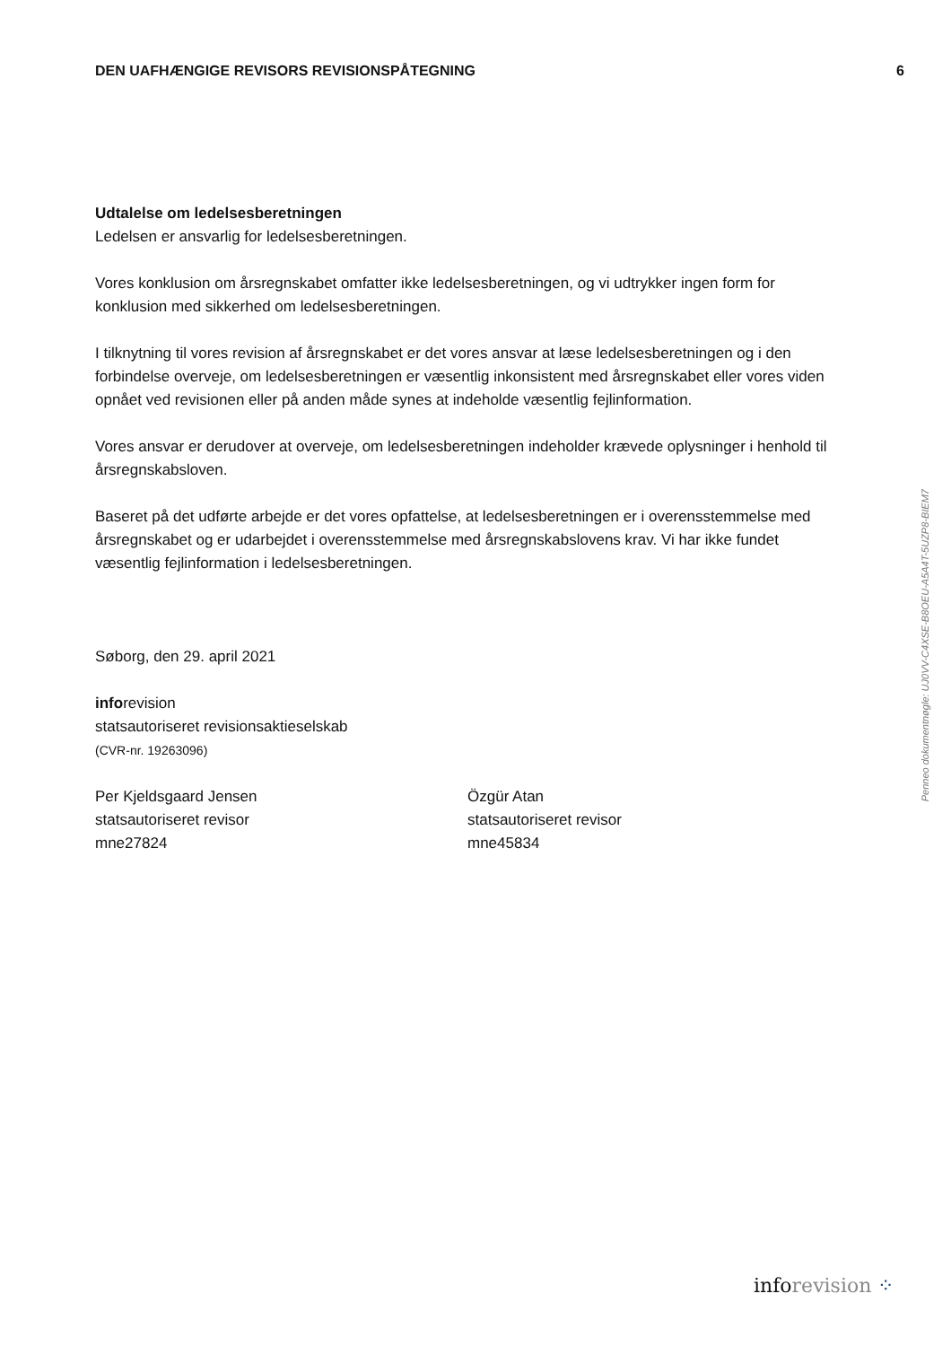DEN UAFHÆNGIGE REVISORS REVISIONSPÅTEGNING 6
Udtalelse om ledelsesberetningen
Ledelsen er ansvarlig for ledelsesberetningen.
Vores konklusion om årsregnskabet omfatter ikke ledelsesberetningen, og vi udtrykker ingen form for konklusion med sikkerhed om ledelsesberetningen.
I tilknytning til vores revision af årsregnskabet er det vores ansvar at læse ledelsesberetningen og i den forbindelse overveje, om ledelsesberetningen er væsentlig inkonsistent med årsregnskabet eller vores viden opnået ved revisionen eller på anden måde synes at indeholde væsentlig fejlinformation.
Vores ansvar er derudover at overveje, om ledelsesberetningen indeholder krævede oplysninger i henhold til årsregnskabsloven.
Baseret på det udførte arbejde er det vores opfattelse, at ledelsesberetningen er i overensstemmelse med årsregnskabet og er udarbejdet i overensstemmelse med årsregnskabslovens krav. Vi har ikke fundet væsentlig fejlinformation i ledelsesberetningen.
Søborg, den 29. april 2021
inforevision
statsautoriseret revisionsaktieselskab
(CVR-nr. 19263096)
Per Kjeldsgaard Jensen
statsautoriseret revisor
mne27824
Özgür Atan
statsautoriseret revisor
mne45834
Penneo dokumentnøgle: UJ0VV-C4XSE-B8OEU-A5A4T-5UZP8-BIEM7
inforevision ⁘